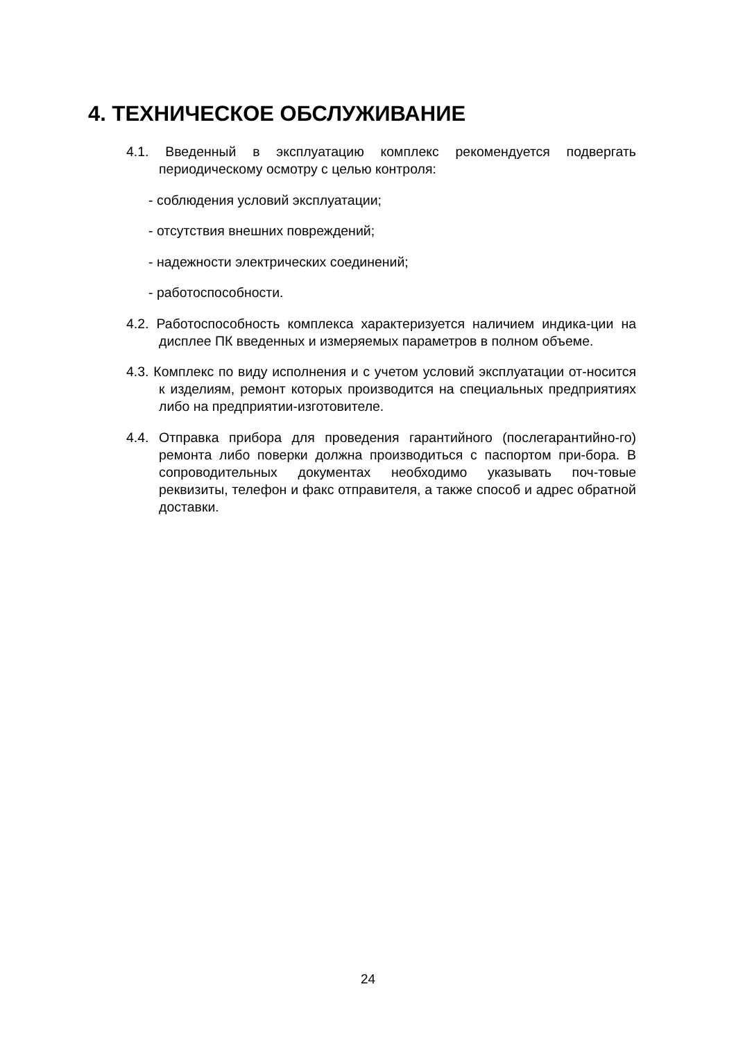4. ТЕХНИЧЕСКОЕ ОБСЛУЖИВАНИЕ
4.1. Введенный в эксплуатацию комплекс рекомендуется подвергать периодическому осмотру с целью контроля:
- соблюдения условий эксплуатации;
- отсутствия внешних повреждений;
- надежности электрических соединений;
- работоспособности.
4.2. Работоспособность комплекса характеризуется наличием индика-ции на дисплее ПК введенных и измеряемых параметров в полном объеме.
4.3. Комплекс по виду исполнения и с учетом условий эксплуатации от-носится к изделиям, ремонт которых производится на специальных предприятиях либо на предприятии-изготовителе.
4.4. Отправка прибора для проведения гарантийного (послегарантийно-го) ремонта либо поверки должна производиться с паспортом при-бора. В сопроводительных документах необходимо указывать поч-товые реквизиты, телефон и факс отправителя, а также способ и адрес обратной доставки.
24